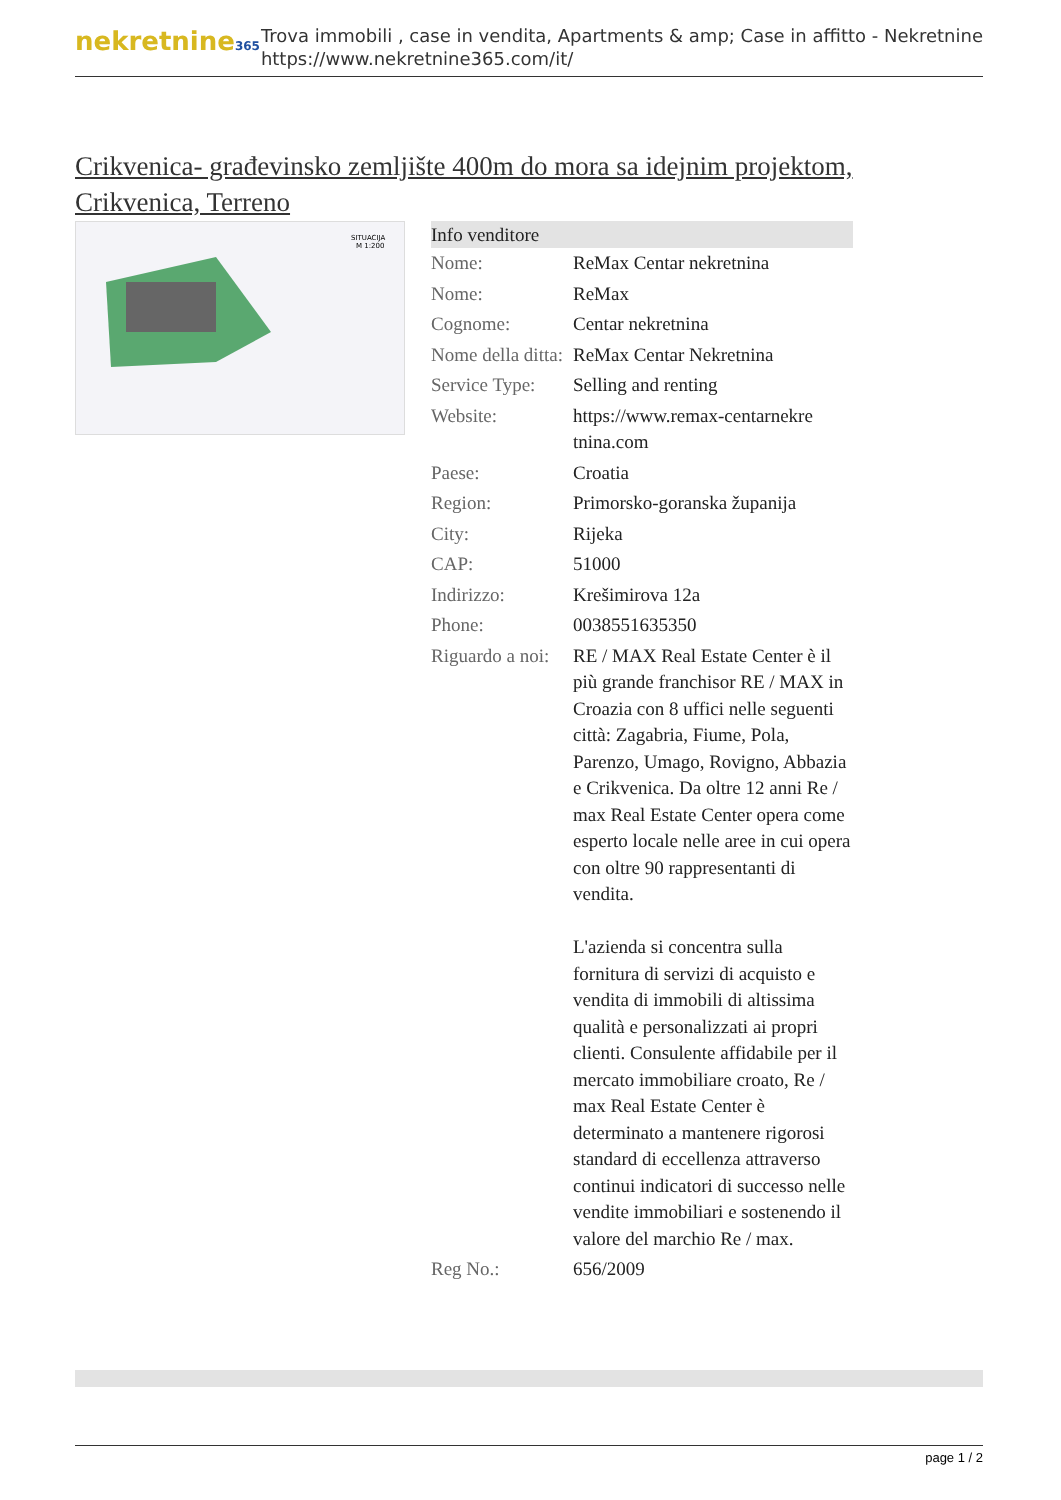nekretnine365
Trova immobili , case in vendita, Apartments & amp; Case in affitto - Nekretnine
https://www.nekretnine365.com/it/
Crikvenica- građevinsko zemljište 400m do mora sa idejnim projektom,
Crikvenica, Terreno
SITUACIJA
M 1:200
| Info venditore | |
| --- | --- |
| Nome: | ReMax Centar nekretnina |
| Nome: | ReMax |
| Cognome: | Centar nekretnina |
| Nome della ditta: | ReMax Centar Nekretnina |
| Service Type: | Selling and renting |
| Website: | https://www.remax-centarnekre tnina.com |
| Paese: | Croatia |
| Region: | Primorsko-goranska županija |
| City: | Rijeka |
| CAP: | 51000 |
| Indirizzo: | Krešimirova 12a |
| Phone: | 0038551635350 |
| Riguardo a noi: | RE / MAX Real Estate Center è il più grande franchisor RE / MAX in Croazia con 8 uffici nelle seguenti città: Zagabria, Fiume, Pola, Parenzo, Umago, Rovigno, Abbazia e Crikvenica. Da oltre 12 anni Re / max Real Estate Center opera come esperto locale nelle aree in cui opera con oltre 90 rappresentanti di vendita. L'azienda si concentra sulla fornitura di servizi di acquisto e vendita di immobili di altissima qualità e personalizzati ai propri clienti. Consulente affidabile per il mercato immobiliare croato, Re / max Real Estate Center è determinato a mantenere rigorosi standard di eccellenza attraverso continui indicatori di successo nelle vendite immobiliari e sostenendo il valore del marchio Re / max. |
| Reg No.: | 656/2009 |
page 1 / 2